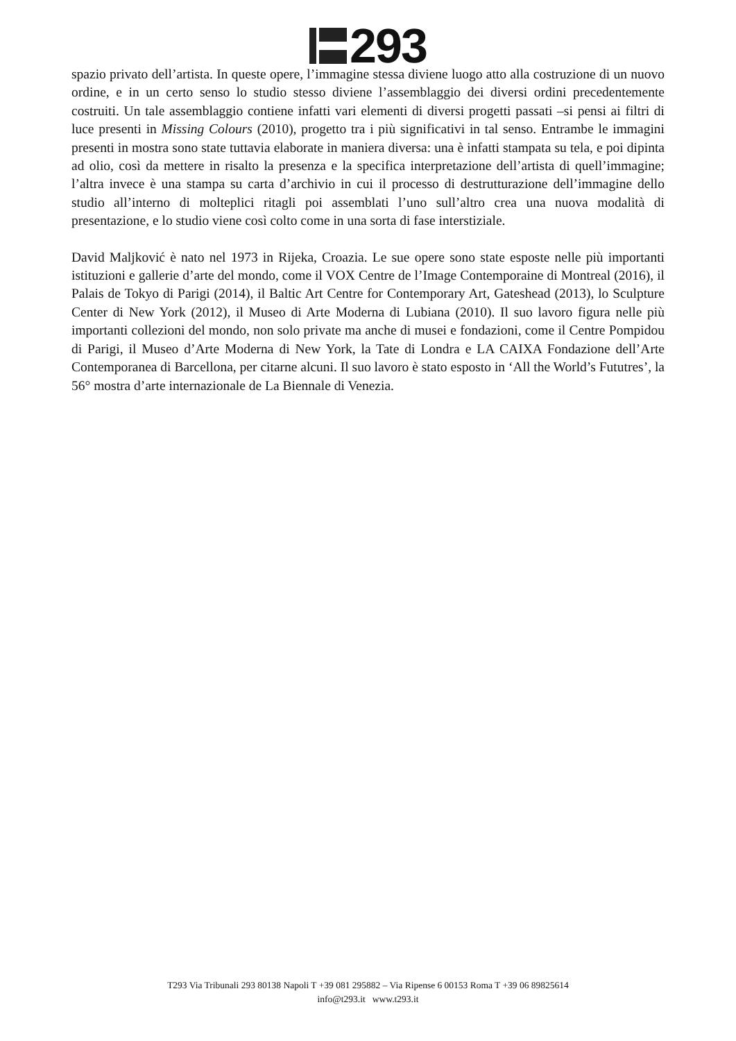293
spazio privato dell’artista. In queste opere, l’immagine stessa diviene luogo atto alla costruzione di un nuovo ordine, e in un certo senso lo studio stesso diviene l’assemblaggio dei diversi ordini precedentemente costruiti. Un tale assemblaggio contiene infatti vari elementi di diversi progetti passati –si pensi ai filtri di luce presenti in Missing Colours (2010), progetto tra i più significativi in tal senso. Entrambe le immagini presenti in mostra sono state tuttavia elaborate in maniera diversa: una è infatti stampata su tela, e poi dipinta ad olio, così da mettere in risalto la presenza e la specifica interpretazione dell’artista di quell’immagine; l’altra invece è una stampa su carta d’archivio in cui il processo di destrutturazione dell’immagine dello studio all’interno di molteplici ritagli poi assemblati l’uno sull’altro crea una nuova modalità di presentazione, e lo studio viene così colto come in una sorta di fase interstiziale.
David Maljković è nato nel 1973 in Rijeka, Croazia. Le sue opere sono state esposte nelle più importanti istituzioni e gallerie d’arte del mondo, come il VOX Centre de l’Image Contemporaine di Montreal (2016), il Palais de Tokyo di Parigi (2014), il Baltic Art Centre for Contemporary Art, Gateshead (2013), lo Sculpture Center di New York (2012), il Museo di Arte Moderna di Lubiana (2010). Il suo lavoro figura nelle più importanti collezioni del mondo, non solo private ma anche di musei e fondazioni, come il Centre Pompidou di Parigi, il Museo d’Arte Moderna di New York, la Tate di Londra e LA CAIXA Fondazione dell’Arte Contemporanea di Barcellona, per citarne alcuni. Il suo lavoro è stato esposto in ‘All the World’s Fututres’, la 56° mostra d’arte internazionale de La Biennale di Venezia.
T293 Via Tribunali 293 80138 Napoli T +39 081 295882 – Via Ripense 6 00153 Roma T +39 06 89825614
info@t293.it www.t293.it